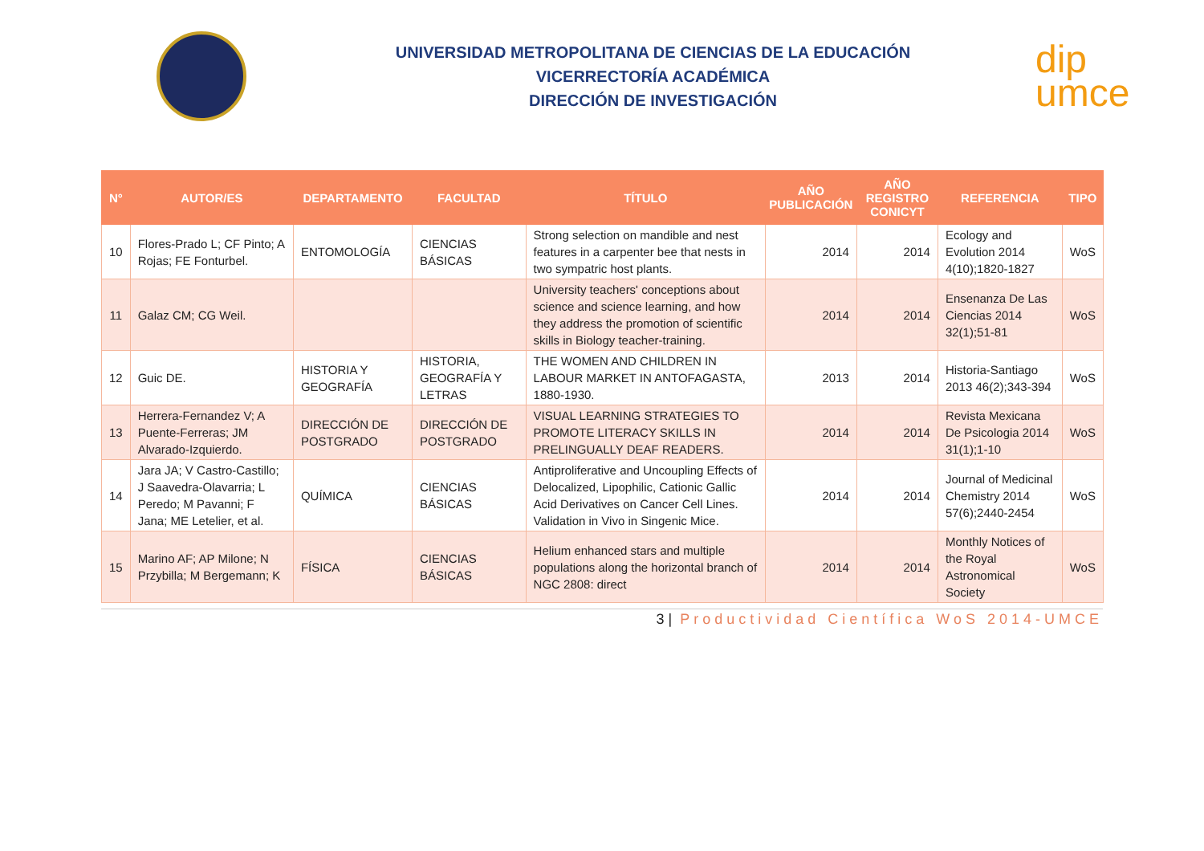UNIVERSIDAD METROPOLITANA DE CIENCIAS DE LA EDUCACIÓN
VICERRECTORÍA ACADÉMICA
DIRECCIÓN DE INVESTIGACIÓN
dip
umce
| N° | AUTOR/ES | DEPARTAMENTO | FACULTAD | TÍTULO | AÑO PUBLICACIÓN | AÑO REGISTRO CONICYT | REFERENCIA | TIPO |
| --- | --- | --- | --- | --- | --- | --- | --- | --- |
| 10 | Flores-Prado L; CF Pinto; A Rojas; FE Fonturbel. | ENTOMOLOGÍA | CIENCIAS BÁSICAS | Strong selection on mandible and nest features in a carpenter bee that nests in two sympatric host plants. | 2014 | 2014 | Ecology and Evolution 2014 4(10);1820-1827 | WoS |
| 11 | Galaz CM; CG Weil. | | | University teachers' conceptions about science and science learning, and how they address the promotion of scientific skills in Biology teacher-training. | 2014 | 2014 | Ensenanza De Las Ciencias 2014 32(1);51-81 | WoS |
| 12 | Guic DE. | HISTORIA Y GEOGRAFÍA | HISTORIA, GEOGRAFÍA Y LETRAS | THE WOMEN AND CHILDREN IN LABOUR MARKET IN ANTOFAGASTA, 1880-1930. | 2013 | 2014 | Historia-Santiago 2013 46(2);343-394 | WoS |
| 13 | Herrera-Fernandez V; A Puente-Ferreras; JM Alvarado-Izquierdo. | DIRECCIÓN DE POSTGRADO | DIRECCIÓN DE POSTGRADO | VISUAL LEARNING STRATEGIES TO PROMOTE LITERACY SKILLS IN PRELINGUALLY DEAF READERS. | 2014 | 2014 | Revista Mexicana De Psicologia 2014 31(1);1-10 | WoS |
| 14 | Jara JA; V Castro-Castillo; J Saavedra-Olavarria; L Peredo; M Pavanni; F Jana; ME Letelier, et al. | QUÍMICA | CIENCIAS BÁSICAS | Antiproliferative and Uncoupling Effects of Delocalized, Lipophilic, Cationic Gallic Acid Derivatives on Cancer Cell Lines. Validation in Vivo in Singenic Mice. | 2014 | 2014 | Journal of Medicinal Chemistry 2014 57(6);2440-2454 | WoS |
| 15 | Marino AF; AP Milone; N Przybilla; M Bergemann; K | FÍSICA | CIENCIAS BÁSICAS | Helium enhanced stars and multiple populations along the horizontal branch of NGC 2808: direct | 2014 | 2014 | Monthly Notices of the Royal Astronomical Society | WoS |
3 | Productividad Científica WoS 2014-UMCE